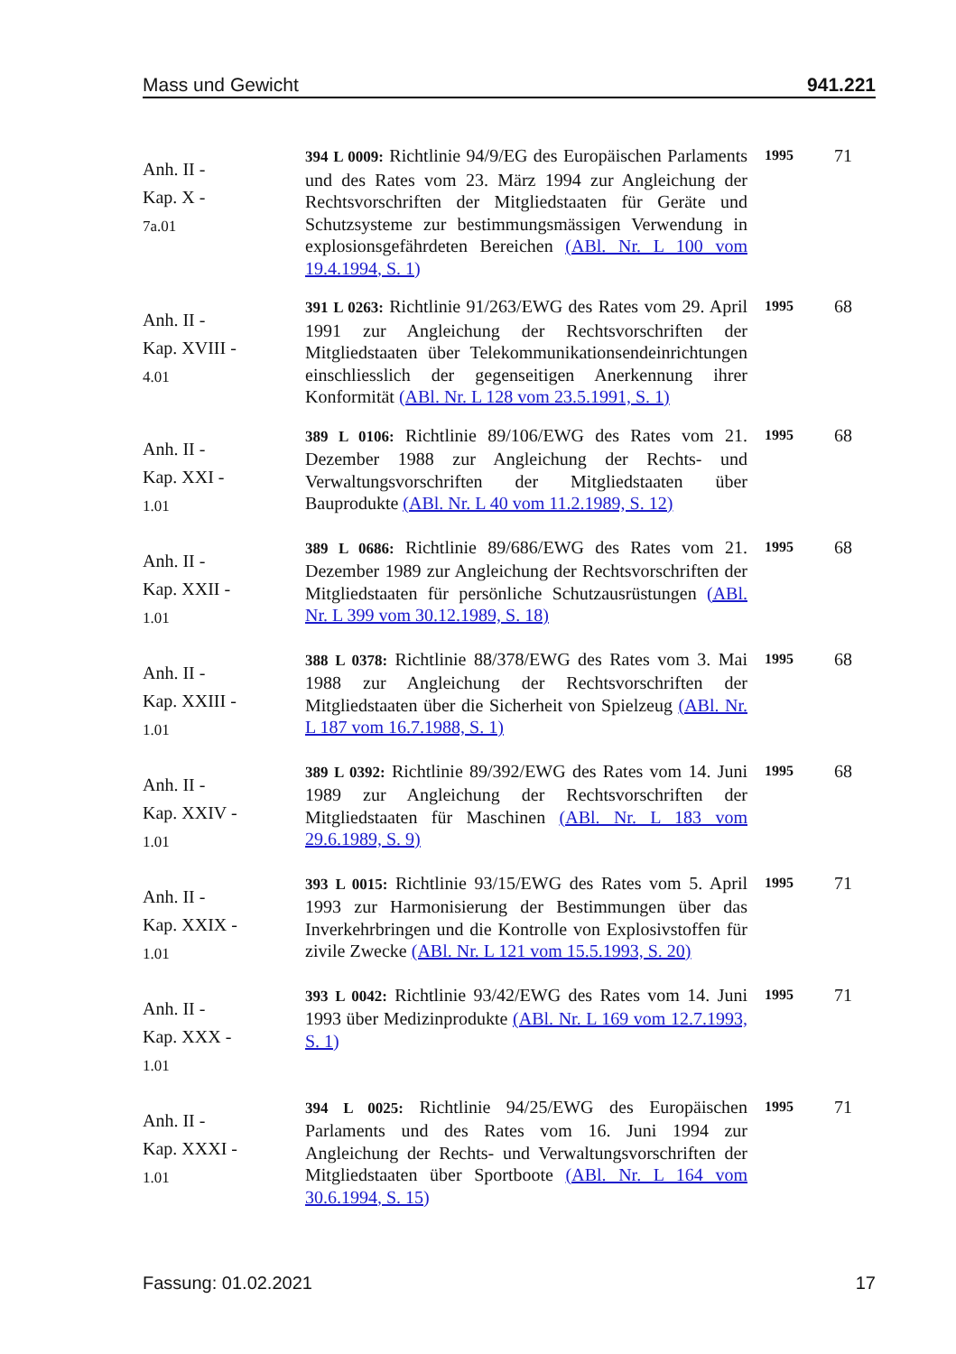Mass und Gewicht 941.221
| Anh. II - Kap. X - 7a.01 | 394 L 0009: Richtlinie 94/9/EG des Europäischen Parlaments und des Rates vom 23. März 1994 zur Angleichung der Rechtsvorschriften der Mitgliedstaaten für Geräte und Schutzsysteme zur bestimmungsmässigen Verwendung in explosionsgefährdeten Bereichen (ABl. Nr. L 100 vom 19.4.1994, S. 1) | 1995 | 71 |
| Anh. II - Kap. XVIII - 4.01 | 391 L 0263: Richtlinie 91/263/EWG des Rates vom 29. April 1991 zur Angleichung der Rechtsvorschriften der Mitgliedstaaten über Telekommunikationsendeinrichtungen einschliesslich der gegenseitigen Anerkennung ihrer Konformität (ABl. Nr. L 128 vom 23.5.1991, S. 1) | 1995 | 68 |
| Anh. II - Kap. XXI - 1.01 | 389 L 0106: Richtlinie 89/106/EWG des Rates vom 21. Dezember 1988 zur Angleichung der Rechts- und Verwaltungsvorschriften der Mitgliedstaaten über Bauprodukte (ABl. Nr. L 40 vom 11.2.1989, S. 12) | 1995 | 68 |
| Anh. II - Kap. XXII - 1.01 | 389 L 0686: Richtlinie 89/686/EWG des Rates vom 21. Dezember 1989 zur Angleichung der Rechtsvorschriften der Mitgliedstaaten für persönliche Schutzausrüstungen (ABl. Nr. L 399 vom 30.12.1989, S. 18) | 1995 | 68 |
| Anh. II - Kap. XXIII - 1.01 | 388 L 0378: Richtlinie 88/378/EWG des Rates vom 3. Mai 1988 zur Angleichung der Rechtsvorschriften der Mitgliedstaaten über die Sicherheit von Spielzeug (ABl. Nr. L 187 vom 16.7.1988, S. 1) | 1995 | 68 |
| Anh. II - Kap. XXIV - 1.01 | 389 L 0392: Richtlinie 89/392/EWG des Rates vom 14. Juni 1989 zur Angleichung der Rechtsvorschriften der Mitgliedstaaten für Maschinen (ABl. Nr. L 183 vom 29.6.1989, S. 9) | 1995 | 68 |
| Anh. II - Kap. XXIX - 1.01 | 393 L 0015: Richtlinie 93/15/EWG des Rates vom 5. April 1993 zur Harmonisierung der Bestimmungen über das Inverkehrbringen und die Kontrolle von Explosivstoffen für zivile Zwecke (ABl. Nr. L 121 vom 15.5.1993, S. 20) | 1995 | 71 |
| Anh. II - Kap. XXX - 1.01 | 393 L 0042: Richtlinie 93/42/EWG des Rates vom 14. Juni 1993 über Medizinprodukte (ABl. Nr. L 169 vom 12.7.1993, S. 1) | 1995 | 71 |
| Anh. II - Kap. XXXI - 1.01 | 394 L 0025: Richtlinie 94/25/EWG des Europäischen Parlaments und des Rates vom 16. Juni 1994 zur Angleichung der Rechts- und Verwaltungsvorschriften der Mitgliedstaaten über Sportboote (ABl. Nr. L 164 vom 30.6.1994, S. 15) | 1995 | 71 |
Fassung: 01.02.2021 17